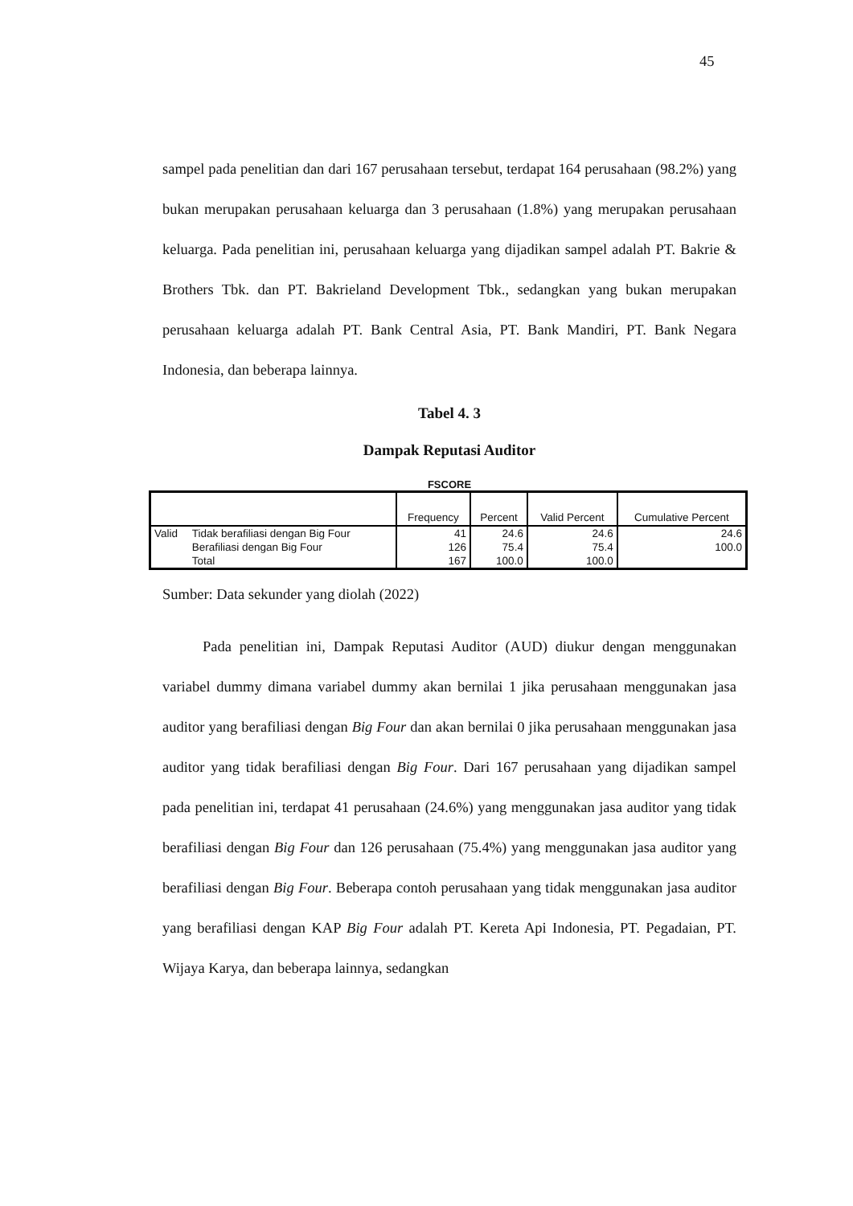45
sampel pada penelitian dan dari 167 perusahaan tersebut, terdapat 164 perusahaan (98.2%) yang bukan merupakan perusahaan keluarga dan 3 perusahaan (1.8%) yang merupakan perusahaan keluarga. Pada penelitian ini, perusahaan keluarga yang dijadikan sampel adalah PT. Bakrie & Brothers Tbk. dan PT. Bakrieland Development Tbk., sedangkan yang bukan merupakan perusahaan keluarga adalah PT. Bank Central Asia, PT. Bank Mandiri, PT. Bank Negara Indonesia, dan beberapa lainnya.
Tabel 4. 3
Dampak Reputasi Auditor
FSCORE
| | | Frequency | Percent | Valid Percent | Cumulative Percent |
| --- | --- | --- | --- | --- | --- |
| Valid | Tidak berafiliasi dengan Big Four | 41 | 24.6 | 24.6 | 24.6 |
| | Berafiliasi dengan Big Four | 126 | 75.4 | 75.4 | 100.0 |
| | Total | 167 | 100.0 | 100.0 | |
Sumber: Data sekunder yang diolah (2022)
Pada penelitian ini, Dampak Reputasi Auditor (AUD) diukur dengan menggunakan variabel dummy dimana variabel dummy akan bernilai 1 jika perusahaan menggunakan jasa auditor yang berafiliasi dengan Big Four dan akan bernilai 0 jika perusahaan menggunakan jasa auditor yang tidak berafiliasi dengan Big Four. Dari 167 perusahaan yang dijadikan sampel pada penelitian ini, terdapat 41 perusahaan (24.6%) yang menggunakan jasa auditor yang tidak berafiliasi dengan Big Four dan 126 perusahaan (75.4%) yang menggunakan jasa auditor yang berafiliasi dengan Big Four. Beberapa contoh perusahaan yang tidak menggunakan jasa auditor yang berafiliasi dengan KAP Big Four adalah PT. Kereta Api Indonesia, PT. Pegadaian, PT. Wijaya Karya, dan beberapa lainnya, sedangkan